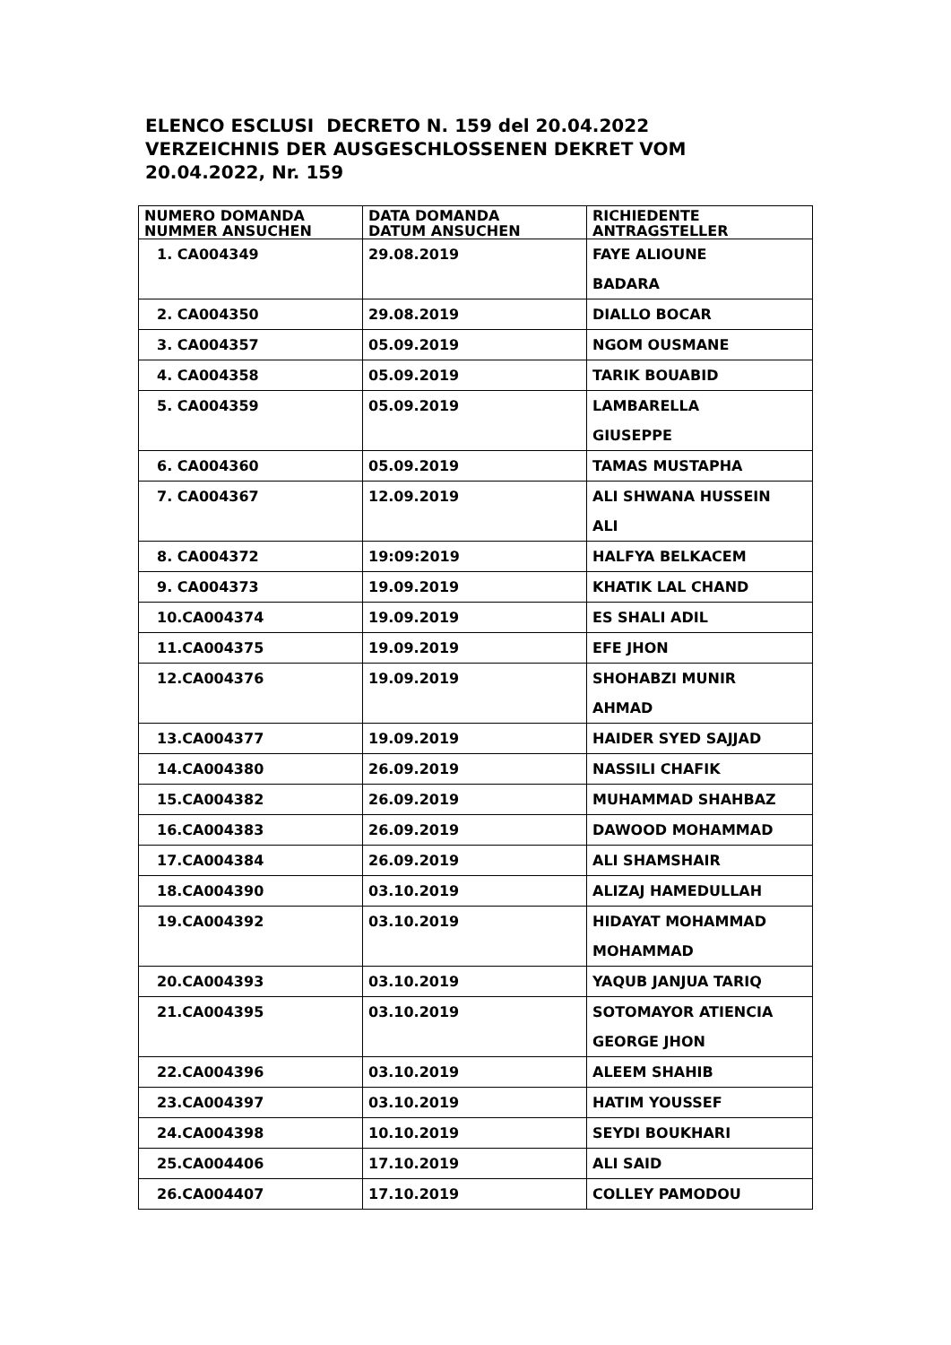ELENCO ESCLUSI DECRETO N. 159 del 20.04.2022 VERZEICHNIS DER AUSGESCHLOSSENEN DEKRET VOM 20.04.2022, Nr. 159
| NUMERO DOMANDA NUMMER ANSUCHEN | DATA DOMANDA DATUM ANSUCHEN | RICHIEDENTE ANTRAGSTELLER |
| --- | --- | --- |
| 1. CA004349 | 29.08.2019 | FAYE ALIOUNE BADARA |
| 2. CA004350 | 29.08.2019 | DIALLO BOCAR |
| 3. CA004357 | 05.09.2019 | NGOM OUSMANE |
| 4. CA004358 | 05.09.2019 | TARIK BOUABID |
| 5. CA004359 | 05.09.2019 | LAMBARELLA GIUSEPPE |
| 6. CA004360 | 05.09.2019 | TAMAS MUSTAPHA |
| 7. CA004367 | 12.09.2019 | ALI SHWANA HUSSEIN ALI |
| 8. CA004372 | 19:09:2019 | HALFYA BELKACEM |
| 9. CA004373 | 19.09.2019 | KHATIK LAL CHAND |
| 10.CA004374 | 19.09.2019 | ES SHALI ADIL |
| 11.CA004375 | 19.09.2019 | EFE JHON |
| 12.CA004376 | 19.09.2019 | SHOHABZI MUNIR AHMAD |
| 13.CA004377 | 19.09.2019 | HAIDER SYED SAJJAD |
| 14.CA004380 | 26.09.2019 | NASSILI CHAFIK |
| 15.CA004382 | 26.09.2019 | MUHAMMAD SHAHBAZ |
| 16.CA004383 | 26.09.2019 | DAWOOD MOHAMMAD |
| 17.CA004384 | 26.09.2019 | ALI SHAMSHAIR |
| 18.CA004390 | 03.10.2019 | ALIZAJ HAMEDULLAH |
| 19.CA004392 | 03.10.2019 | HIDAYAT MOHAMMAD MOHAMMAD |
| 20.CA004393 | 03.10.2019 | YAQUB JANJUA TARIQ |
| 21.CA004395 | 03.10.2019 | SOTOMAYOR ATIENCIA GEORGE JHON |
| 22.CA004396 | 03.10.2019 | ALEEM SHAHIB |
| 23.CA004397 | 03.10.2019 | HATIM YOUSSEF |
| 24.CA004398 | 10.10.2019 | SEYDI BOUKHARI |
| 25.CA004406 | 17.10.2019 | ALI SAID |
| 26.CA004407 | 17.10.2019 | COLLEY PAMODOU |